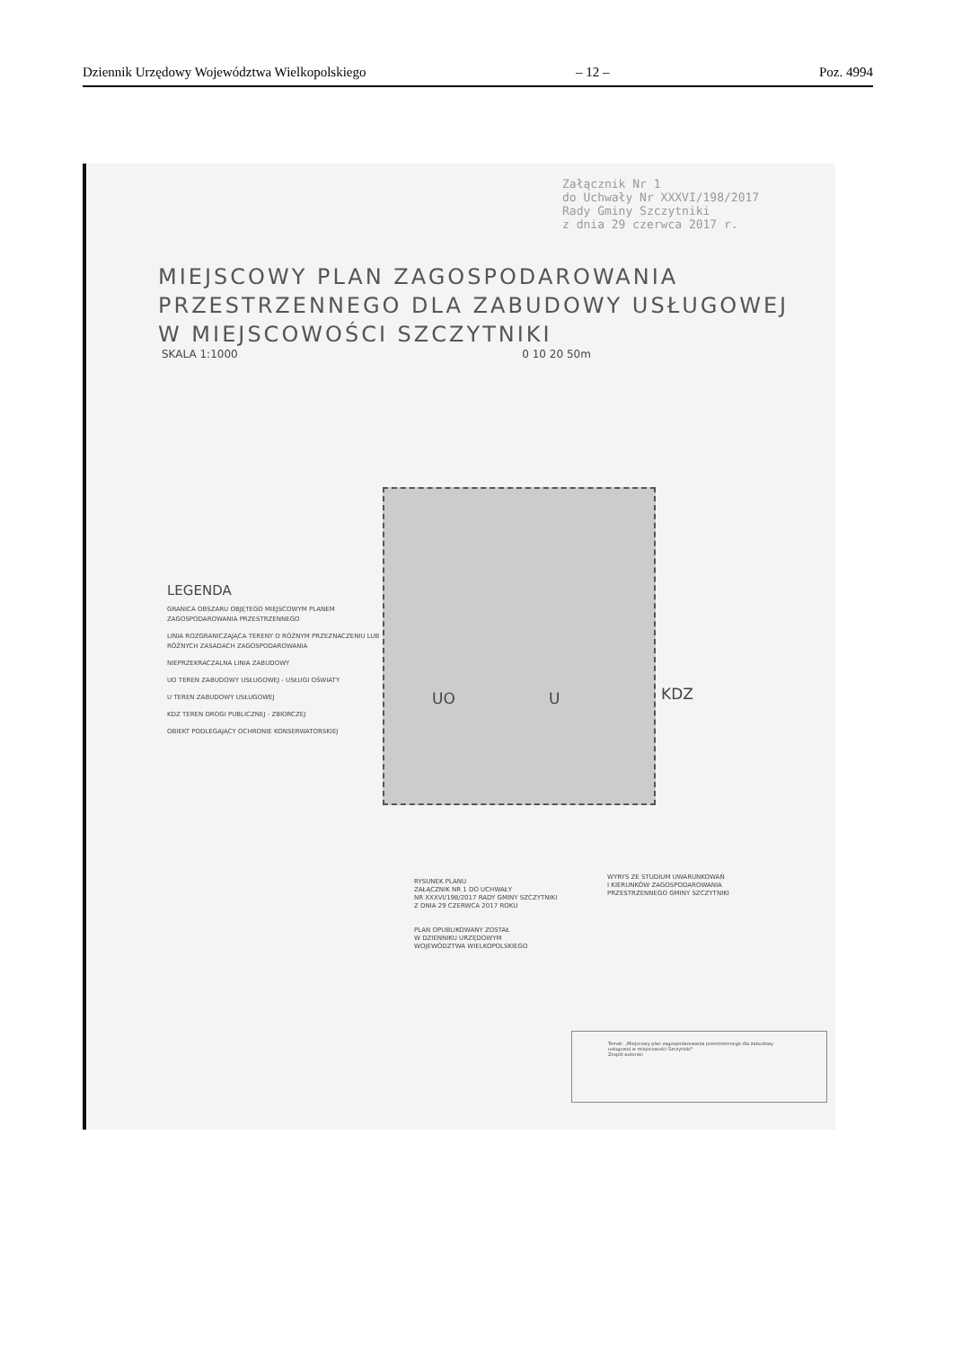Dziennik Urzędowy Województwa Wielkopolskiego – 12 – Poz. 4994
Załącznik Nr 1
do Uchwały Nr XXXVI/198/2017
Rady Gminy Szczytniki
z dnia 29 czerwca 2017 r.
MIEJSCOWY PLAN ZAGOSPODAROWANIA
PRZESTRZENNEGO DLA ZABUDOWY USŁUGOWEJ
W MIEJSCOWOŚCI SZCZYTNIKI
SKALA 1:1000 0 10 20 50m
UO U KDZ
LEGENDA
GRANICA OBSZARU OBJĘTEGO MIEJSCOWYM PLANEM ZAGOSPODAROWANIA PRZESTRZENNEGO
LINIA ROZGRANICZAJĄCA TERENY O RÓŻNYM PRZEZNACZENIU LUB RÓŻNYCH ZASADACH ZAGOSPODAROWANIA
NIEPRZEKRACZALNA LINIA ZABUDOWY
UO TEREN ZABUDOWY USŁUGOWEJ - USŁUGI OŚWIATY
U TEREN ZABUDOWY USŁUGOWEJ
KDZ TEREN DROGI PUBLICZNEJ - ZBIORCZEJ
OBIEKT PODLEGAJĄCY OCHRONIE KONSERWATORSKIEJ
RYSUNEK PLANU
ZAŁĄCZNIK NR 1 DO UCHWAŁY
NR XXXVI/198/2017 RADY GMINY SZCZYTNIKI
Z DNIA 29 CZERWCA 2017 ROKU
PLAN OPUBLIKOWANY ZOSTAŁ
W DZIENNIKU URZĘDOWYM
WOJEWÓDZTWA WIELKOPOLSKIEGO
WYRYS ZE STUDIUM UWARUNKOWAŃ
I KIERUNKÓW ZAGOSPODAROWANIA
PRZESTRZENNEGO GMINY SZCZYTNIKI
Temat: „Miejscowy plan zagospodarowania przestrzennego dla zabudowy usługowej w miejscowości Szczytniki"
Zespół autorski